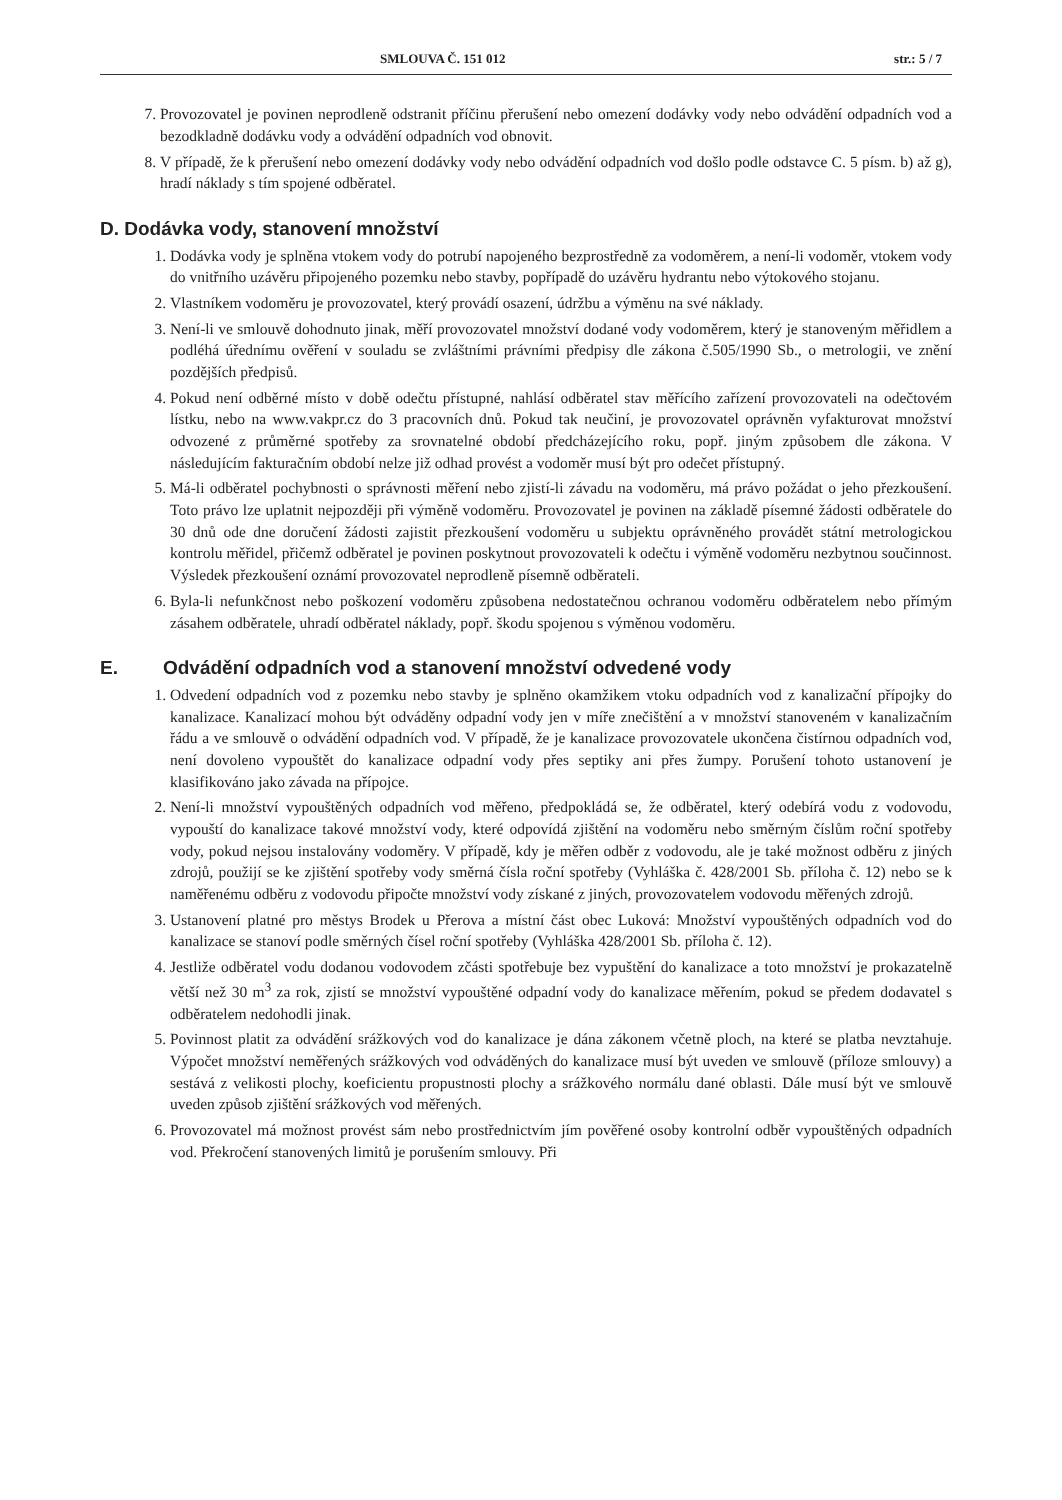SMLOUVA Č. 151 012 str.: 5 / 7
7. Provozovatel je povinen neprodleně odstranit příčinu přerušení nebo omezení dodávky vody nebo odvádění odpadních vod a bezodkladně dodávku vody a odvádění odpadních vod obnovit.
8. V případě, že k přerušení nebo omezení dodávky vody nebo odvádění odpadních vod došlo podle odstavce C. 5 písm. b) až g), hradí náklady s tím spojené odběratel.
D. Dodávka vody, stanovení množství
1. Dodávka vody je splněna vtokem vody do potrubí napojeného bezprostředně za vodoměrem, a není-li vodoměr, vtokem vody do vnitřního uzávěru připojeného pozemku nebo stavby, popřípadě do uzávěru hydrantu nebo výtokového stojanu.
2. Vlastníkem vodoměru je provozovatel, který provádí osazení, údržbu a výměnu na své náklady.
3. Není-li ve smlouvě dohodnuto jinak, měří provozovatel množství dodané vody vodoměrem, který je stanoveným měřidlem a podléhá úřednímu ověření v souladu se zvláštními právními předpisy dle zákona č.505/1990 Sb., o metrologii, ve znění pozdějších předpisů.
4. Pokud není odběrné místo v době odečtu přístupné, nahlásí odběratel stav měřícího zařízení provozovateli na odečtovém lístku, nebo na www.vakpr.cz do 3 pracovních dnů. Pokud tak neučiní, je provozovatel oprávněn vyfakturovat množství odvozené z průměrné spotřeby za srovnatelné období předcházejícího roku, popř. jiným způsobem dle zákona. V následujícím fakturačním období nelze již odhad provést a vodoměr musí být pro odečet přístupný.
5. Má-li odběratel pochybnosti o správnosti měření nebo zjistí-li závadu na vodoměru, má právo požádat o jeho přezkoušení. Toto právo lze uplatnit nejpozději při výměně vodoměru. Provozovatel je povinen na základě písemné žádosti odběratele do 30 dnů ode dne doručení žádosti zajistit přezkoušení vodoměru u subjektu oprávněného provádět státní metrologickou kontrolu měřidel, přičemž odběratel je povinen poskytnout provozovateli k odečtu i výměně vodoměru nezbytnou součinnost. Výsledek přezkoušení oznámí provozovatel neprodleně písemně odběrateli.
6. Byla-li nefunkčnost nebo poškození vodoměru způsobena nedostatečnou ochranou vodoměru odběratelem nebo přímým zásahem odběratele, uhradí odběratel náklady, popř. škodu spojenou s výměnou vodoměru.
E. Odvádění odpadních vod a stanovení množství odvedené vody
1. Odvedení odpadních vod z pozemku nebo stavby je splněno okamžikem vtoku odpadních vod z kanalizační přípojky do kanalizace. Kanalizací mohou být odváděny odpadní vody jen v míře znečištění a v množství stanoveném v kanalizačním řádu a ve smlouvě o odvádění odpadních vod. V případě, že je kanalizace provozovatele ukončena čistírnou odpadních vod, není dovoleno vypouštět do kanalizace odpadní vody přes septiky ani přes žumpy. Porušení tohoto ustanovení je klasifikováno jako závada na přípojce.
2. Není-li množství vypouštěných odpadních vod měřeno, předpokládá se, že odběratel, který odebírá vodu z vodovodu, vypouští do kanalizace takové množství vody, které odpovídá zjištění na vodoměru nebo směrným číslům roční spotřeby vody, pokud nejsou instalovány vodoměry. V případě, kdy je měřen odběr z vodovodu, ale je také možnost odběru z jiných zdrojů, použijí se ke zjištění spotřeby vody směrná čísla roční spotřeby (Vyhláška č. 428/2001 Sb. příloha č. 12) nebo se k naměřenému odběru z vodovodu připočte množství vody získané z jiných, provozovatelem vodovodu měřených zdrojů.
3. Ustanovení platné pro městys Brodek u Přerova a místní část obec Luková: Množství vypouštěných odpadních vod do kanalizace se stanoví podle směrných čísel roční spotřeby (Vyhláška 428/2001 Sb. příloha č. 12).
4. Jestliže odběratel vodu dodanou vodovodem zčásti spotřebuje bez vypuštění do kanalizace a toto množství je prokazatelně větší než 30 m<sup>3</sup> za rok, zjistí se množství vypouštěné odpadní vody do kanalizace měřením, pokud se předem dodavatel s odběratelem nedohodli jinak.
5. Povinnost platit za odvádění srážkových vod do kanalizace je dána zákonem včetně ploch, na které se platba nevztahuje. Výpočet množství neměřených srážkových vod odváděných do kanalizace musí být uveden ve smlouvě (příloze smlouvy) a sestává z velikosti plochy, koeficientu propustnosti plochy a srážkového normálu dané oblasti. Dále musí být ve smlouvě uveden způsob zjištění srážkových vod měřených.
6. Provozovatel má možnost provést sám nebo prostřednictvím jím pověřené osoby kontrolní odběr vypouštěných odpadních vod. Překročení stanovených limitů je porušením smlouvy. Při